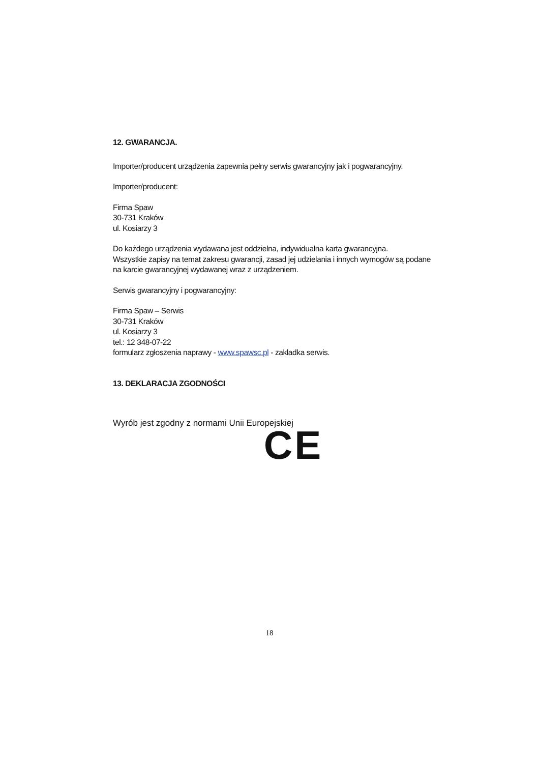12. GWARANCJA.
Importer/producent urządzenia zapewnia pełny serwis gwarancyjny jak i pogwarancyjny.
Importer/producent:
Firma Spaw
30-731 Kraków
ul. Kosiarzy 3
Do każdego urządzenia wydawana jest oddzielna, indywidualna karta gwarancyjna.
Wszystkie zapisy na temat zakresu gwarancji, zasad jej udzielania i innych wymogów są podane na karcie gwarancyjnej wydawanej wraz z urządzeniem.
Serwis gwarancyjny i pogwarancyjny:
Firma Spaw – Serwis
30-731 Kraków
ul. Kosiarzy 3
tel.: 12 348-07-22
formularz zgłoszenia naprawy - www.spawsc.pl - zakładka serwis.
13. DEKLARACJA ZGODNOŚCI
Wyrób jest zgodny z normami Unii Europejskiej
CE
18